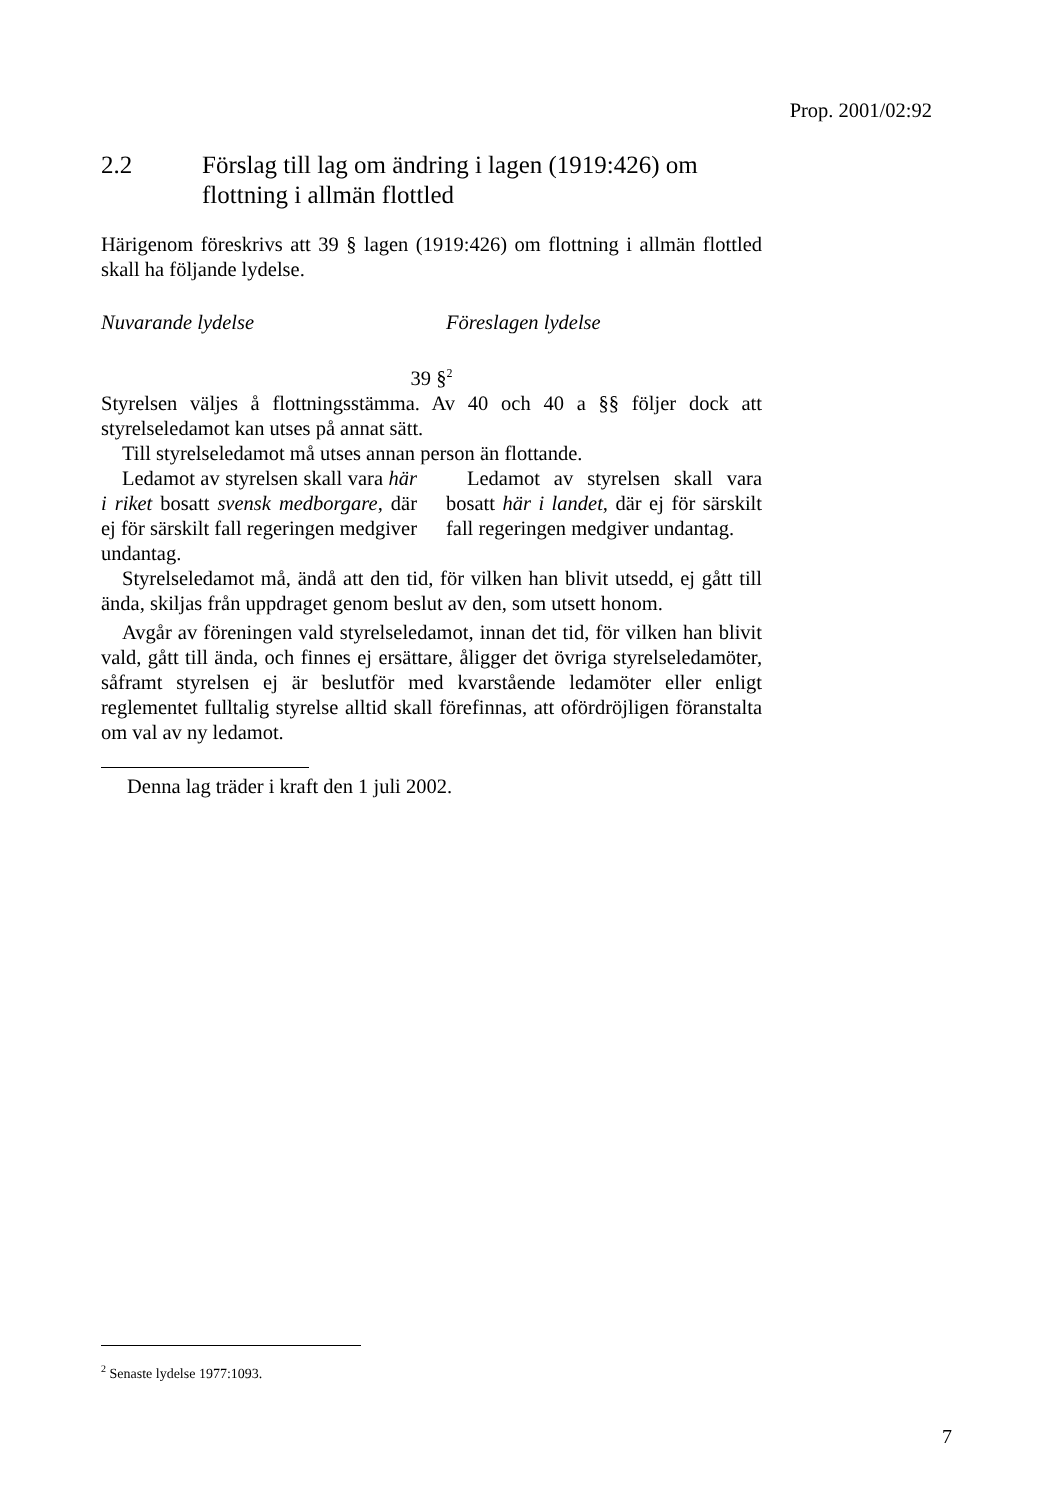Prop. 2001/02:92
2.2 Förslag till lag om ändring i lagen (1919:426) om flottning i allmän flottled
Härigenom föreskrivs att 39 § lagen (1919:426) om flottning i allmän flottled skall ha följande lydelse.
Nuvarande lydelse Föreslagen lydelse
39 §<sup>2</sup>
Styrelsen väljes å flottningsstämma. Av 40 och 40 a §§ följer dock att styrelseledamot kan utses på annat sätt.
Till styrelseledamot må utses annan person än flottande.
Ledamot av styrelsen skall vara här i riket bosatt svensk medborgare, där ej för särskilt fall regeringen medgiver undantag.
Ledamot av styrelsen skall vara bosatt här i landet, där ej för särskilt fall regeringen medgiver undantag.
Styrelseledamot må, ändå att den tid, för vilken han blivit utsedd, ej gått till ända, skiljas från uppdraget genom beslut av den, som utsett honom.
Avgår av föreningen vald styrelseledamot, innan det tid, för vilken han blivit vald, gått till ända, och finnes ej ersättare, åligger det övriga styrelseledamöter, såframt styrelsen ej är beslutför med kvarstående ledamöter eller enligt reglementet fulltalig styrelse alltid skall förefinnas, att ofördröjligen föranstalta om val av ny ledamot.
Denna lag träder i kraft den 1 juli 2002.
<sup>2</sup> Senaste lydelse 1977:1093.
7